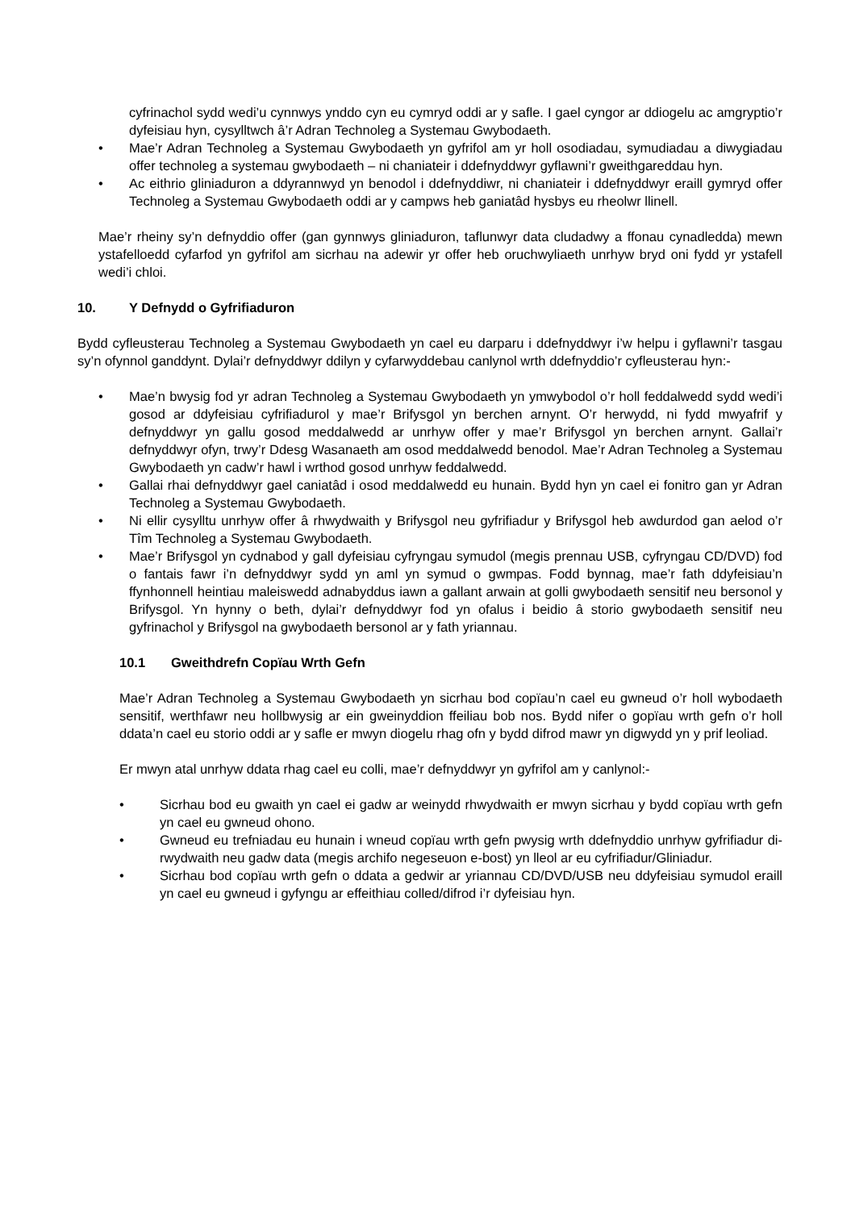cyfrinachol sydd wedi’u cynnwys ynddo cyn eu cymryd oddi ar y safle. I gael cyngor ar ddiogelu ac amgryptio’r dyfeisiau hyn, cysylltwch â’r Adran Technoleg a Systemau Gwybodaeth.
• Mae’r Adran Technoleg a Systemau Gwybodaeth yn gyfrifol am yr holl osodiadau, symudiadau a diwygiadau offer technoleg a systemau gwybodaeth – ni chaniateir i ddefnyddwyr gyflawni’r gweithgareddau hyn.
• Ac eithrio gliniaduron a ddyrannwyd yn benodol i ddefnyddiwr, ni chaniateir i ddefnyddwyr eraill gymryd offer Technoleg a Systemau Gwybodaeth oddi ar y campws heb ganiatâd hysbys eu rheolwr llinell.
Mae’r rheiny sy’n defnyddio offer (gan gynnwys gliniaduron, taflunwyr data cludadwy a ffonau cynadledda) mewn ystafelloedd cyfarfod yn gyfrifol am sicrhau na adewir yr offer heb oruchwyliaeth unrhyw bryd oni fydd yr ystafell wedi’i chloi.
10. Y Defnydd o Gyfrifiaduron
Bydd cyfleusterau Technoleg a Systemau Gwybodaeth yn cael eu darparu i ddefnyddwyr i’w helpu i gyflawni’r tasgau sy’n ofynnol ganddynt. Dylai’r defnyddwyr ddilyn y cyfarwyddebau canlynol wrth ddefnyddio’r cyfleusterau hyn:-
• Mae’n bwysig fod yr adran Technoleg a Systemau Gwybodaeth yn ymwybodol o’r holl feddalwedd sydd wedi’i gosod ar ddyfeisiau cyfrifiadurol y mae’r Brifysgol yn berchen arnynt. O’r herwydd, ni fydd mwyafrif y defnyddwyr yn gallu gosod meddalwedd ar unrhyw offer y mae’r Brifysgol yn berchen arnynt. Gallai’r defnyddwyr ofyn, trwy’r Ddesg Wasanaeth am osod meddalwedd benodol. Mae’r Adran Technoleg a Systemau Gwybodaeth yn cadw’r hawl i wrthod gosod unrhyw feddalwedd.
• Gallai rhai defnyddwyr gael caniatâd i osod meddalwedd eu hunain. Bydd hyn yn cael ei fonitro gan yr Adran Technoleg a Systemau Gwybodaeth.
• Ni ellir cysylltu unrhyw offer â rhwydwaith y Brifysgol neu gyfrifiadur y Brifysgol heb awdurdod gan aelod o’r Tîm Technoleg a Systemau Gwybodaeth.
• Mae’r Brifysgol yn cydnabod y gall dyfeisiau cyfryngau symudol (megis prennau USB, cyfryngau CD/DVD) fod o fantais fawr i’n defnyddwyr sydd yn aml yn symud o gwmpas. Fodd bynnag, mae’r fath ddyfeisiau’n ffynhonnell heintiau maleiswedd adnabyddus iawn a gallant arwain at golli gwybodaeth sensitif neu bersonol y Brifysgol. Yn hynny o beth, dylai’r defnyddwyr fod yn ofalus i beidio â storio gwybodaeth sensitif neu gyfrinachol y Brifysgol na gwybodaeth bersonol ar y fath yriannau.
10.1 Gweithdrefn Copïau Wrth Gefn
Mae’r Adran Technoleg a Systemau Gwybodaeth yn sicrhau bod copïau’n cael eu gwneud o’r holl wybodaeth sensitif, werthfawr neu hollbwysig ar ein gweinyddion ffeiliau bob nos. Bydd nifer o gopïau wrth gefn o’r holl ddata’n cael eu storio oddi ar y safle er mwyn diogelu rhag ofn y bydd difrod mawr yn digwydd yn y prif leoliad.
Er mwyn atal unrhyw ddata rhag cael eu colli, mae’r defnyddwyr yn gyfrifol am y canlynol:-
• Sicrhau bod eu gwaith yn cael ei gadw ar weinydd rhwydwaith er mwyn sicrhau y bydd copïau wrth gefn yn cael eu gwneud ohono.
• Gwneud eu trefniadau eu hunain i wneud copïau wrth gefn pwysig wrth ddefnyddio unrhyw gyfrifiadur di-rwydwaith neu gadw data (megis archifo negeseuon e-bost) yn lleol ar eu cyfrifiadur/Gliniadur.
• Sicrhau bod copïau wrth gefn o ddata a gedwir ar yriannau CD/DVD/USB neu ddyfeisiau symudol eraill yn cael eu gwneud i gyfyngu ar effeithiau colled/difrod i’r dyfeisiau hyn.